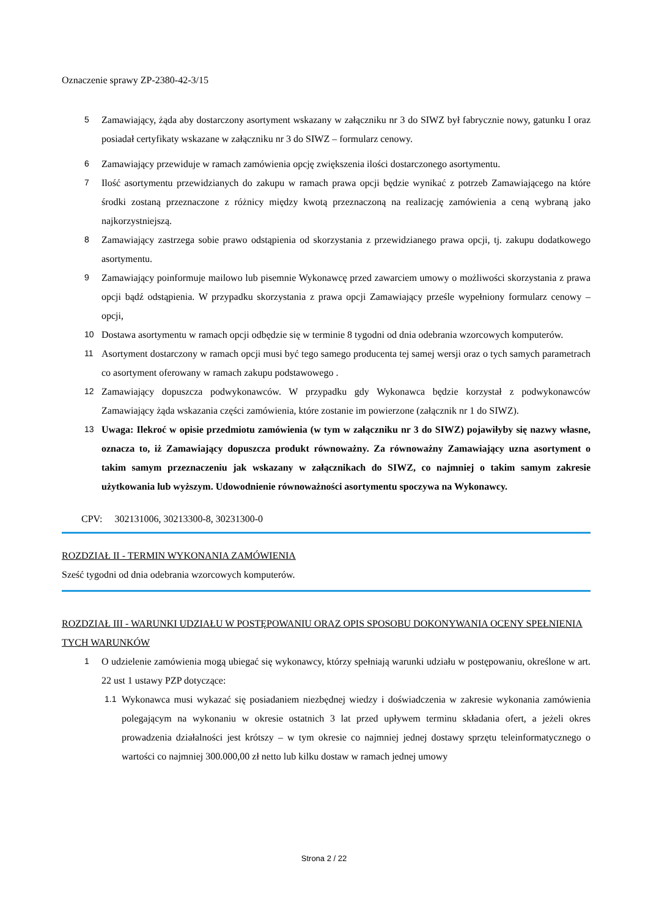Oznaczenie sprawy ZP-2380-42-3/15
5 Zamawiający, żąda aby dostarczony asortyment wskazany w załączniku nr 3 do SIWZ był fabrycznie nowy, gatunku I oraz posiadał certyfikaty wskazane w załączniku nr 3 do SIWZ – formularz cenowy.
6 Zamawiający przewiduje w ramach zamówienia opcję zwiększenia ilości dostarczonego asortymentu.
7 Ilość asortymentu przewidzianych do zakupu w ramach prawa opcji będzie wynikać z potrzeb Zamawiającego na które środki zostaną przeznaczone z różnicy między kwotą przeznaczoną na realizację zamówienia a ceną wybraną jako najkorzystniejszą.
8 Zamawiający zastrzega sobie prawo odstąpienia od skorzystania z przewidzianego prawa opcji, tj. zakupu dodatkowego asortymentu.
9 Zamawiający poinformuje mailowo lub pisemnie Wykonawcę przed zawarciem umowy o możliwości skorzystania z prawa opcji bądź odstąpienia. W przypadku skorzystania z prawa opcji Zamawiający prześle wypełniony formularz cenowy – opcji,
10 Dostawa asortymentu w ramach opcji odbędzie się w terminie 8 tygodni od dnia odebrania wzorcowych komputerów.
11 Asortyment dostarczony w ramach opcji musi być tego samego producenta tej samej wersji oraz o tych samych parametrach co asortyment oferowany w ramach zakupu podstawowego .
12 Zamawiający dopuszcza podwykonawców. W przypadku gdy Wykonawca będzie korzystał z podwykonawców Zamawiający żąda wskazania części zamówienia, które zostanie im powierzone (załącznik nr 1 do SIWZ).
13 Uwaga: Ilekroć w opisie przedmiotu zamówienia (w tym w załączniku nr 3 do SIWZ) pojawiłyby się nazwy własne, oznacza to, iż Zamawiający dopuszcza produkt równoważny. Za równoważny Zamawiający uzna asortyment o takim samym przeznaczeniu jak wskazany w załącznikach do SIWZ, co najmniej o takim samym zakresie użytkowania lub wyższym. Udowodnienie równoważności asortymentu spoczywa na Wykonawcy.
CPV: 302131006, 30213300-8, 30231300-0
ROZDZIAŁ II - TERMIN WYKONANIA ZAMÓWIENIA
Sześć tygodni od dnia odebrania wzorcowych komputerów.
ROZDZIAŁ III - WARUNKI UDZIAŁU W POSTĘPOWANIU ORAZ OPIS SPOSOBU DOKONYWANIA OCENY SPEŁNIENIA TYCH WARUNKÓW
1 O udzielenie zamówienia mogą ubiegać się wykonawcy, którzy spełniają warunki udziału w postępowaniu, określone w art. 22 ust 1 ustawy PZP dotyczące:
1.1 Wykonawca musi wykazać się posiadaniem niezbędnej wiedzy i doświadczenia w zakresie wykonania zamówienia polegającym na wykonaniu w okresie ostatnich 3 lat przed upływem terminu składania ofert, a jeżeli okres prowadzenia działalności jest krótszy – w tym okresie co najmniej jednej dostawy sprzętu teleinformatycznego o wartości co najmniej 300.000,00 zł netto lub kilku dostaw w ramach jednej umowy
Strona 2 / 22